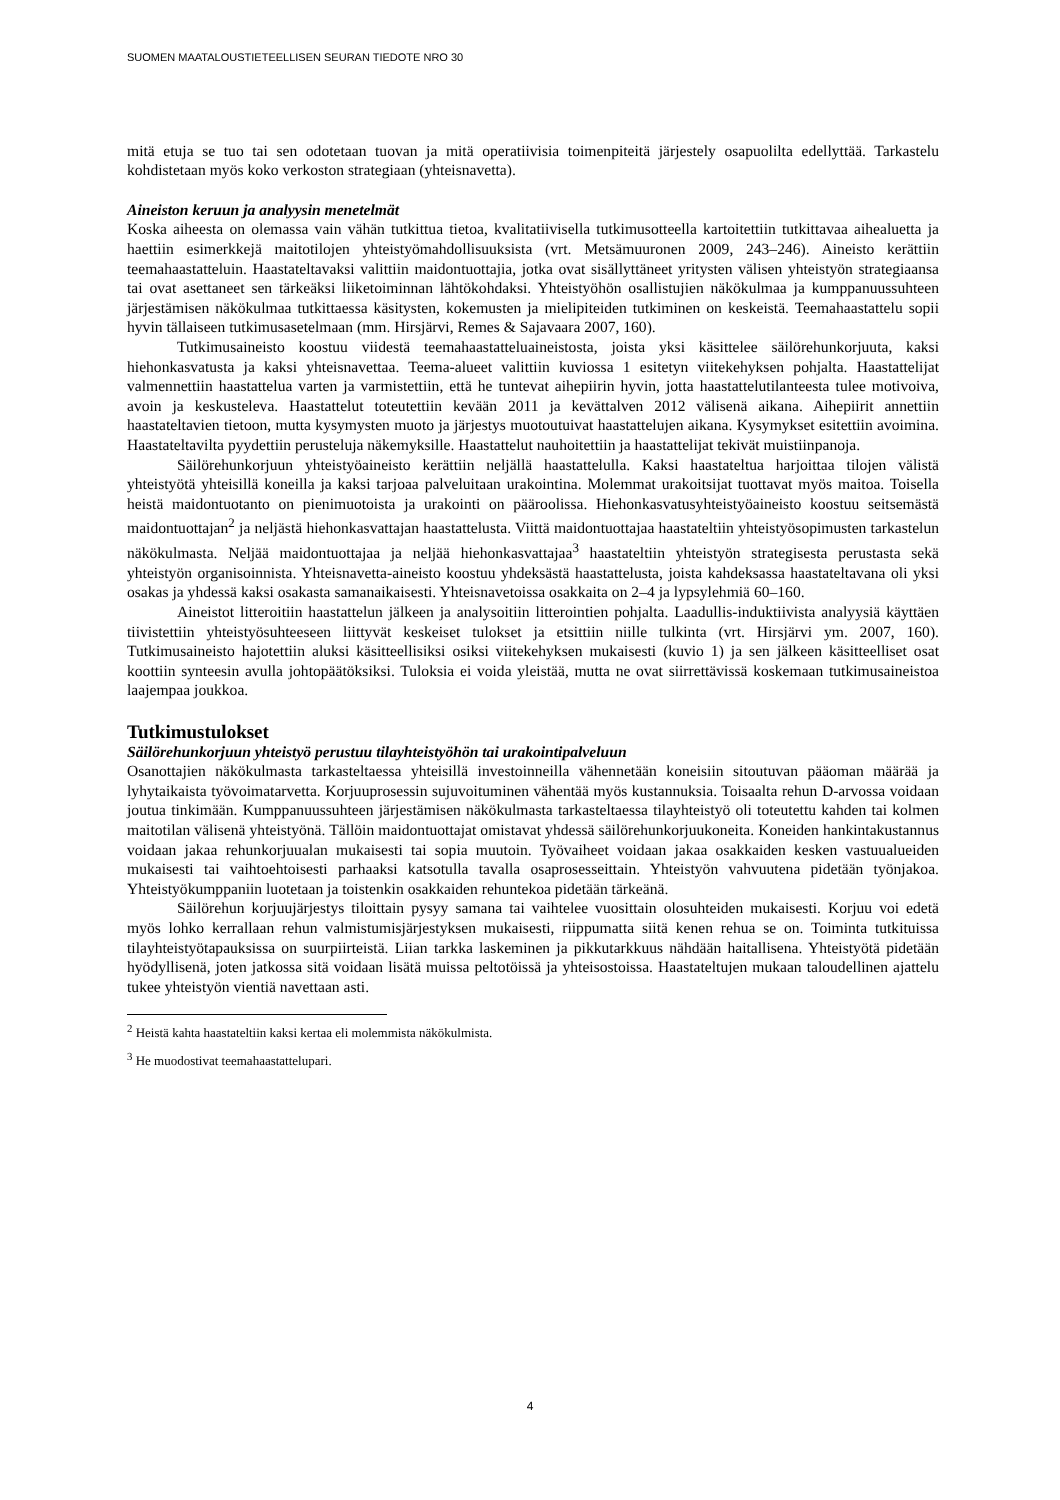SUOMEN MAATALOUSTIETEELLISEN SEURAN TIEDOTE NRO 30
mitä etuja se tuo tai sen odotetaan tuovan ja mitä operatiivisia toimenpiteitä järjestely osapuolilta edellyttää. Tarkastelu kohdistetaan myös koko verkoston strategiaan (yhteisnavetta).
Aineiston keruun ja analyysin menetelmät
Koska aiheesta on olemassa vain vähän tutkittua tietoa, kvalitatiivisella tutkimusotteella kartoitettiin tutkittavaa aihealuetta ja haettiin esimerkkejä maitotilojen yhteistyömahdollisuuksista (vrt. Metsämuuronen 2009, 243–246). Aineisto kerättiin teemahaastatteluin. Haastateltavaksi valittiin maidontuottajia, jotka ovat sisällyttäneet yritysten välisen yhteistyön strategiaansa tai ovat asettaneet sen tärkeäksi liiketoiminnan lähtökohdaksi. Yhteistyöhön osallistujien näkökulmaa ja kumppanuussuhteen järjestämisen näkökulmaa tutkittaessa käsitysten, kokemusten ja mielipiteiden tutkiminen on keskeistä. Teemahaastattelu sopii hyvin tällaiseen tutkimusasetelmaan (mm. Hirsjärvi, Remes & Sajavaara 2007, 160).
Tutkimusaineisto koostuu viidestä teemahaastatteluaineistosta, joista yksi käsittelee säilörehunkorjuuta, kaksi hiehonkasvatusta ja kaksi yhteisnavettaa. Teema-alueet valittiin kuviossa 1 esitetyn viitekehyksen pohjalta. Haastattelijat valmennettiin haastattelua varten ja varmistettiin, että he tuntevat aihepiirin hyvin, jotta haastattelutilanteesta tulee motivoiva, avoin ja keskusteleva. Haastattelut toteutettiin kevään 2011 ja kevättalven 2012 välisenä aikana. Aihepiirit annettiin haastateltavien tietoon, mutta kysymysten muoto ja järjestys muotoutuivat haastattelujen aikana. Kysymykset esitettiin avoimina. Haastateltavilta pyydettiin perusteluja näkemyksille. Haastattelut nauhoitettiin ja haastattelijat tekivät muistiinpanoja.
Säilörehunkorjuun yhteistyöaineisto kerättiin neljällä haastattelulla. Kaksi haastateltua harjoittaa tilojen välistä yhteistyötä yhteisillä koneilla ja kaksi tarjoaa palveluitaan urakointina. Molemmat urakoitsijat tuottavat myös maitoa. Toisella heistä maidontuotanto on pienimuotoista ja urakointi on pääroolissa. Hiehonkasvatusyhteistyöaineisto koostuu seitsemästä maidontuottajan<sup>2</sup> ja neljästä hiehonkasvattajan haastattelusta. Viittä maidontuottajaa haastateltiin yhteistyösopimusten tarkastelun näkökulmasta. Neljää maidontuottajaa ja neljää hiehonkasvattajaa<sup>3</sup> haastateltiin yhteistyön strategisesta perustasta sekä yhteistyön organisoinnista. Yhteisnavetta-aineisto koostuu yhdeksästä haastattelusta, joista kahdeksassa haastateltavana oli yksi osakas ja yhdessä kaksi osakasta samanaikaisesti. Yhteisnavetoissa osakkaita on 2–4 ja lypsylehmiä 60–160.
Aineistot litteroitiin haastattelun jälkeen ja analysoitiin litterointien pohjalta. Laadullis-induktiivista analyysiä käyttäen tiivistettiin yhteistyösuhteeseen liittyvät keskeiset tulokset ja etsittiin niille tulkinta (vrt. Hirsjärvi ym. 2007, 160). Tutkimusaineisto hajotettiin aluksi käsitteellisiksi osiksi viitekehyksen mukaisesti (kuvio 1) ja sen jälkeen käsitteelliset osat koottiin synteesin avulla johtopäätöksiksi. Tuloksia ei voida yleistää, mutta ne ovat siirrettävissä koskemaan tutkimusaineistoa laajempaa joukkoa.
Tutkimustulokset
Säilörehunkorjuun yhteistyö perustuu tilayhteistyöhön tai urakointipalveluun
Osanottajien näkökulmasta tarkasteltaessa yhteisillä investoinneilla vähennetään koneisiin sitoutuvan pääoman määrää ja lyhytaikaista työvoimatarvetta. Korjuuprosessin sujuvoituminen vähentää myös kustannuksia. Toisaalta rehun D-arvossa voidaan joutua tinkimään. Kumppanuussuhteen järjestämisen näkökulmasta tarkasteltaessa tilayhteistyö oli toteutettu kahden tai kolmen maitotilan välisenä yhteistyönä. Tällöin maidontuottajat omistavat yhdessä säilörehunkorjuukoneita. Koneiden hankintakustannus voidaan jakaa rehunkorjuualan mukaisesti tai sopia muutoin. Työvaiheet voidaan jakaa osakkaiden kesken vastuualueiden mukaisesti tai vaihtoehtoisesti parhaaksi katsotulla tavalla osaprosesseittain. Yhteistyön vahvuutena pidetään työnjakoa. Yhteistyökumppaniin luotetaan ja toistenkin osakkaiden rehuntekoa pidetään tärkeänä.
Säilörehun korjuujärjestys tiloittain pysyy samana tai vaihtelee vuosittain olosuhteiden mukaisesti. Korjuu voi edetä myös lohko kerrallaan rehun valmistumisjärjestyksen mukaisesti, riippumatta siitä kenen rehua se on. Toiminta tutkituissa tilayhteistyötapauksissa on suurpiirteistä. Liian tarkka laskeminen ja pikkutarkkuus nähdään haitallisena. Yhteistyötä pidetään hyödyllisenä, joten jatkossa sitä voidaan lisätä muissa peltotöissä ja yhteisostoissa. Haastateltujen mukaan taloudellinen ajattelu tukee yhteistyön vientiä navettaan asti.
<sup>2</sup> Heistä kahta haastateltiin kaksi kertaa eli molemmista näkökulmista.
<sup>3</sup> He muodostivat teemahaastattelupari.
4